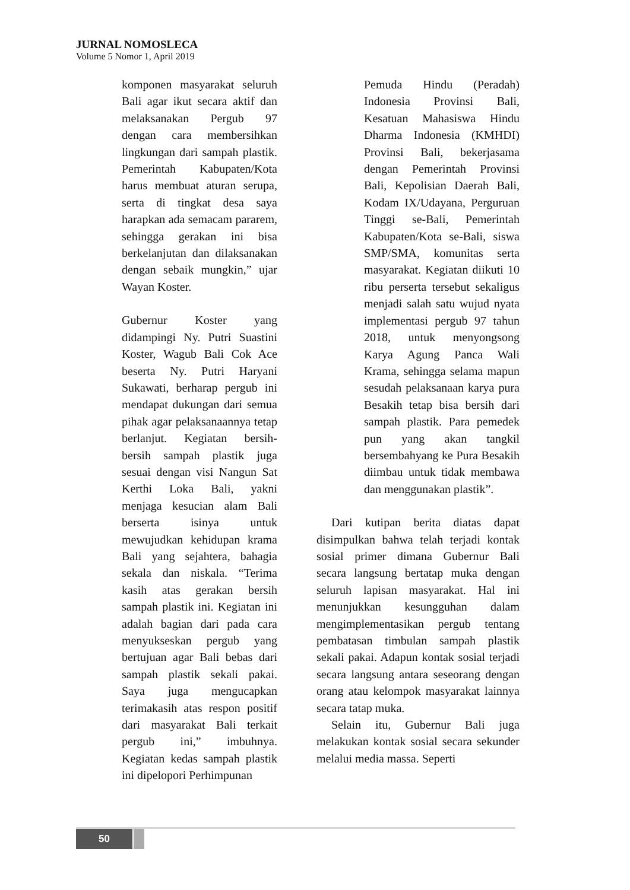JURNAL NOMOSLECA
Volume 5 Nomor 1, April 2019
komponen masyarakat seluruh Bali agar ikut secara aktif dan melaksanakan Pergub 97 dengan cara membersihkan lingkungan dari sampah plastik. Pemerintah Kabupaten/Kota harus membuat aturan serupa, serta di tingkat desa saya harapkan ada semacam pararem, sehingga gerakan ini bisa berkelanjutan dan dilaksanakan dengan sebaik mungkin,” ujar Wayan Koster.
Gubernur Koster yang didampingi Ny. Putri Suastini Koster, Wagub Bali Cok Ace beserta Ny. Putri Haryani Sukawati, berharap pergub ini mendapat dukungan dari semua pihak agar pelaksanaannya tetap berlanjut. Kegiatan bersih-bersih sampah plastik juga sesuai dengan visi Nangun Sat Kerthi Loka Bali, yakni menjaga kesucian alam Bali berserta isinya untuk mewujudkan kehidupan krama Bali yang sejahtera, bahagia sekala dan niskala. “Terima kasih atas gerakan bersih sampah plastik ini. Kegiatan ini adalah bagian dari pada cara menyukseskan pergub yang bertujuan agar Bali bebas dari sampah plastik sekali pakai. Saya juga mengucapkan terimakasih atas respon positif dari masyarakat Bali terkait pergub ini,” imbuhnya. Kegiatan kedas sampah plastik ini dipelopori Perhimpunan
Pemuda Hindu (Peradah) Indonesia Provinsi Bali, Kesatuan Mahasiswa Hindu Dharma Indonesia (KMHDI) Provinsi Bali, bekerjasama dengan Pemerintah Provinsi Bali, Kepolisian Daerah Bali, Kodam IX/Udayana, Perguruan Tinggi se-Bali, Pemerintah Kabupaten/Kota se-Bali, siswa SMP/SMA, komunitas serta masyarakat. Kegiatan diikuti 10 ribu perserta tersebut sekaligus menjadi salah satu wujud nyata implementasi pergub 97 tahun 2018, untuk menyongsong Karya Agung Panca Wali Krama, sehingga selama mapun sesudah pelaksanaan karya pura Besakih tetap bisa bersih dari sampah plastik. Para pemedek pun yang akan tangkil bersembahyang ke Pura Besakih diimbau untuk tidak membawa dan menggunakan plastik”.
Dari kutipan berita diatas dapat disimpulkan bahwa telah terjadi kontak sosial primer dimana Gubernur Bali secara langsung bertatap muka dengan seluruh lapisan masyarakat. Hal ini menunjukkan kesungguhan dalam mengimplementasikan pergub tentang pembatasan timbulan sampah plastik sekali pakai. Adapun kontak sosial terjadi secara langsung antara seseorang dengan orang atau kelompok masyarakat lainnya secara tatap muka.
Selain itu, Gubernur Bali juga melakukan kontak sosial secara sekunder melalui media massa. Seperti
50